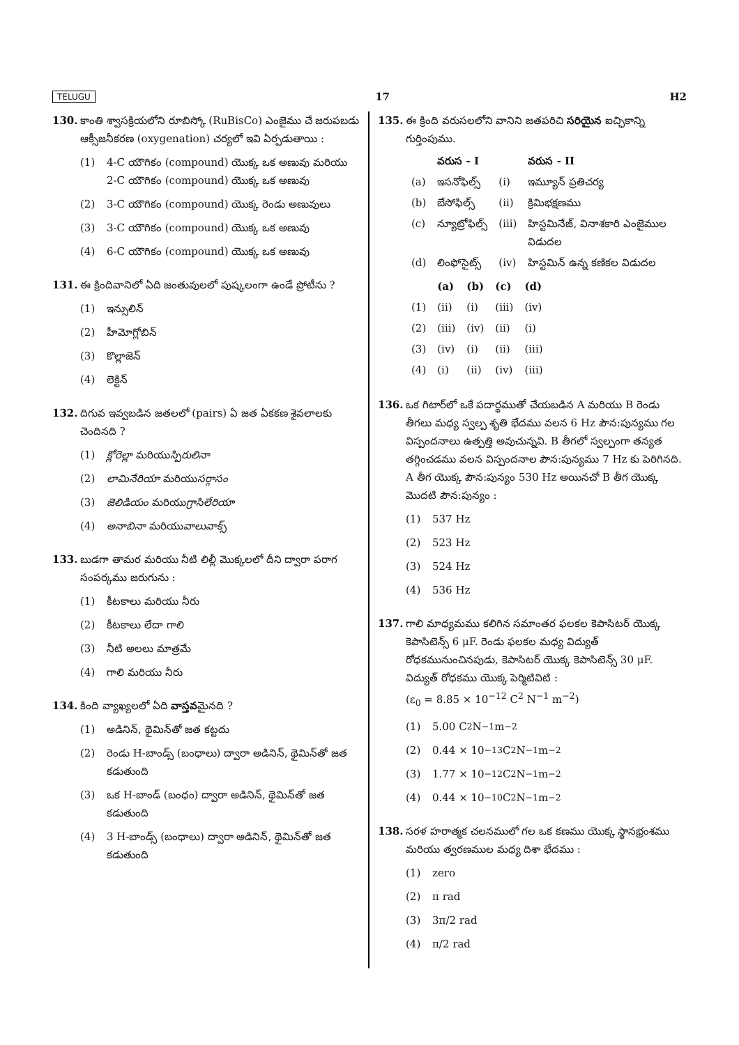TELUGU 17 H2
130. కాంతి శ్వాసక్రియలోని రూబిస్కో (RuBisCo) ఎంజైము చే జరుపబడు ఆక్సీజనీకరణ (oxygenation) చర్యలో ఇవి ఏర్పడుతాయి :
(1) 4-C యౌగికం (compound) యొక్క ఒక అణువు మరియు 2-C యౌగికం (compound) యొక్క ఒక అణువు
(2) 3-C యౌగికం (compound) యొక్క రెండు అణువులు
(3) 3-C యౌగికం (compound) యొక్క ఒక అణువు
(4) 6-C యౌగికం (compound) యొక్క ఒక అణువు
131. ఈ క్రిందివానిలో ఏది జంతువులలో పుష్కలంగా ఉండే ప్రోటీను ?
(1) ఇన్సులిన్
(2) హీమోగ్లోబిన్
(3) కొల్లాజెన్
(4) లెక్టిన్
132. దిగువ ఇవ్వబడిన జతలలో (pairs) ఏ జత ఏకకణ శైవలాలకు చెందినది ?
(1) క్లోరెల్లా మరియు స్పిరులినా
(2) లామినేరియా మరియు సర్గాసం
(3) జెలిడియం మరియు గ్రాసిలేరియా
(4) అనాబినా మరియు వాలువాక్స్
133. బుడగా తామర మరియు నీటి లిల్లీ మొక్కలలో దీని ద్వారా పరాగ సంపర్కము జరుగును :
(1) కీటకాలు మరియు నీరు
(2) కీటకాలు లేదా గాలి
(3) నీటి అలలు మాత్రమే
(4) గాలి మరియు నీరు
134. కింది వ్యాఖ్యలలో ఏది వాస్తవమైనది ?
(1) అడినిన్, థైమిన్‌తో జత కట్టదు
(2) రెండు H-బాండ్స్ (బంధాలు) ద్వారా అడినిన్, థైమిన్‌తో జత కడుతుంది
(3) ఒక H-బాండ్ (బంధం) ద్వారా అడినిన్, థైమిన్‌తో జత కడుతుంది
(4) 3 H-బాండ్స్ (బంధాలు) ద్వారా అడినిన్, థైమిన్‌తో జత కడుతుంది
135. ఈ క్రింది వరుసలలోని వానిని జతపరిచి సరియైన ఐచ్ఛికాన్ని గుర్తింపుము.
| | వరుస - I | | వరుస - II |
| --- | --- | --- | --- |
| (a) | ఇసనోఫిల్స్ | (i) | ఇమ్యూన్ ప్రతిచర్య |
| (b) | బేసోఫిల్స్ | (ii) | క్రిమిభక్షణము |
| (c) | న్యూట్రోఫిల్స్ | (iii) | హిస్టమినేజ్, వినాశకారి ఎంజైముల విడుదల |
| (d) | లింఫోసైట్స్ | (iv) | హిస్టమిన్ ఉన్న కణికల విడుదల |
| | (a) | (b) | (c) | (d) |
| --- | --- | --- | --- | --- |
| (1) | (ii) | (i) | (iii) | (iv) |
| (2) | (iii) | (iv) | (ii) | (i) |
| (3) | (iv) | (i) | (ii) | (iii) |
| (4) | (i) | (ii) | (iv) | (iii) |
136. ఒక గిటార్‌లో ఒకే పదార్థముతో చేయబడిన A మరియు B రెండు తీగలు మధ్య స్వల్ప శృతి భేదము వలన 6 Hz పౌన:పున్యము గల విస్పందనాలు ఉత్పత్తి అవుచున్నవి. B తీగలో స్వల్పంగా తన్యత తగ్గించడము వలన విస్పందనాల పౌన:పున్యము 7 Hz కు పెరిగినది. A తీగ యొక్క పౌన:పున్యం 530 Hz అయినచో B తీగ యొక్క మొదటి పౌన:పున్యం :
(1) 537 Hz
(2) 523 Hz
(3) 524 Hz
(4) 536 Hz
137. గాలి మాధ్యమము కలిగిన సమాంతర ఫలకల కెపాసిటర్ యొక్క కెపాసిటెన్స్ 6 μF. రెండు ఫలకల మధ్య విద్యుత్ రోధకమునుంచినపుడు, కెపాసిటర్ యొక్క కెపాసిటెన్స్ 30 μF. విద్యుత్ రోధకము యొక్క పెర్మిటివిటి :
(ε<sub>0</sub> = 8.85 × 10<sup>−12</sup> C<sup>2</sup> N<sup>−1</sup> m<sup>−2</sup>)
(1) 5.00 C<sup>2</sup> N<sup>−1</sup> m<sup>−2</sup>
(2) 0.44 × 10<sup>−13</sup> C<sup>2</sup> N<sup>−1</sup> m<sup>−2</sup>
(3) 1.77 × 10<sup>−12</sup> C<sup>2</sup> N<sup>−1</sup> m<sup>−2</sup>
(4) 0.44 × 10<sup>−10</sup> C<sup>2</sup> N<sup>−1</sup> m<sup>−2</sup>
138. సరళ హరాత్మక చలనములో గల ఒక కణము యొక్క స్థానభ్రంశము మరియు త్వరణముల మధ్య దిశా భేదము :
(1) zero
(2) π rad
(3) 3π/2 rad
(4) π/2 rad